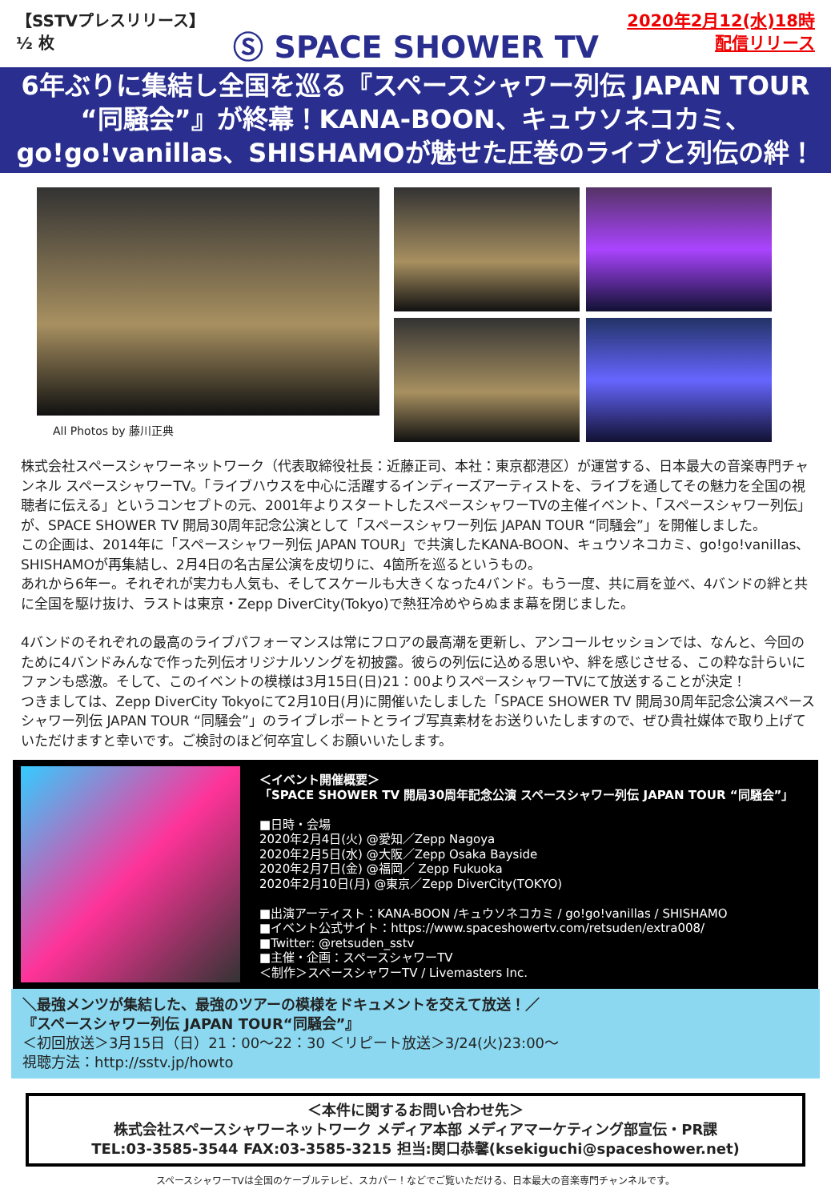【SSTVプレスリリース】
½ 枚
Ⓢ SPACE SHOWER TV
2020年2月12(水)18時
配信リリース
6年ぶりに集結し全国を巡る『スペースシャワー列伝 JAPAN TOUR
“同騒会”』が終幕！KANA-BOON、キュウソネコカミ、
go!go!vanillas、SHISHAMOが魅せた圧巻のライブと列伝の絆！
All Photos by 藤川正典
株式会社スペースシャワーネットワーク（代表取締役社長：近藤正司、本社：東京都港区）が運営する、日本最大の音楽専門チャンネル スペースシャワーTV。「ライブハウスを中心に活躍するインディーズアーティストを、ライブを通してその魅力を全国の視聴者に伝える」というコンセプトの元、2001年よりスタートしたスペースシャワーTVの主催イベント、「スペースシャワー列伝」が、SPACE SHOWER TV 開局30周年記念公演として「スペースシャワー列伝 JAPAN TOUR “同騒会”」を開催しました。
この企画は、2014年に「スペースシャワー列伝 JAPAN TOUR」で共演したKANA-BOON、キュウソネコカミ、go!go!vanillas、SHISHAMOが再集結し、2月4日の名古屋公演を皮切りに、4箇所を巡るというもの。
あれから6年ー。それぞれが実力も人気も、そしてスケールも大きくなった4バンド。もう一度、共に肩を並べ、4バンドの絆と共に全国を駆け抜け、ラストは東京・Zepp DiverCity(Tokyo)で熱狂冷めやらぬまま幕を閉じました。
4バンドのそれぞれの最高のライブパフォーマンスは常にフロアの最高潮を更新し、アンコールセッションでは、なんと、今回のために4バンドみんなで作った列伝オリジナルソングを初披露。彼らの列伝に込める思いや、絆を感じさせる、この粋な計らいにファンも感激。そして、このイベントの模様は3月15日(日)21：00よりスペースシャワーTVにて放送することが決定！
つきましては、Zepp DiverCity Tokyoにて2月10日(月)に開催いたしました「SPACE SHOWER TV 開局30周年記念公演スペースシャワー列伝 JAPAN TOUR “同騒会”」のライブレポートとライブ写真素材をお送りいたしますので、ぜひ貴社媒体で取り上げていただけますと幸いです。ご検討のほど何卒宜しくお願いいたします。
＜イベント開催概要＞
「SPACE SHOWER TV 開局30周年記念公演 スペースシャワー列伝 JAPAN TOUR “同騒会”」
■日時・会場
2020年2月4日(火) @愛知／Zepp Nagoya
2020年2月5日(水) @大阪／Zepp Osaka Bayside
2020年2月7日(金) @福岡／ Zepp Fukuoka
2020年2月10日(月) @東京／Zepp DiverCity(TOKYO)
■出演アーティスト：KANA-BOON /キュウソネコカミ / go!go!vanillas / SHISHAMO
■イベント公式サイト：https://www.spaceshowertv.com/retsuden/extra008/
■Twitter: @retsuden_sstv
■主催・企画：スペースシャワーTV
＜制作＞スペースシャワーTV / Livemasters Inc.
＼最強メンツが集結した、最強のツアーの模様をドキュメントを交えて放送！／
『スペースシャワー列伝 JAPAN TOUR“同騒会”』
＜初回放送＞3月15日（日）21：00～22：30 ＜リピート放送＞3/24(火)23:00～
視聴方法：http://sstv.jp/howto
＜本件に関するお問い合わせ先＞
株式会社スペースシャワーネットワーク メディア本部 メディアマーケティング部宣伝・PR課
TEL:03-3585-3544 FAX:03-3585-3215 担当:関口恭馨(ksekiguchi@spaceshower.net)
スペースシャワーTVは全国のケーブルテレビ、スカパー！などでご覧いただける、日本最大の音楽専門チャンネルです。